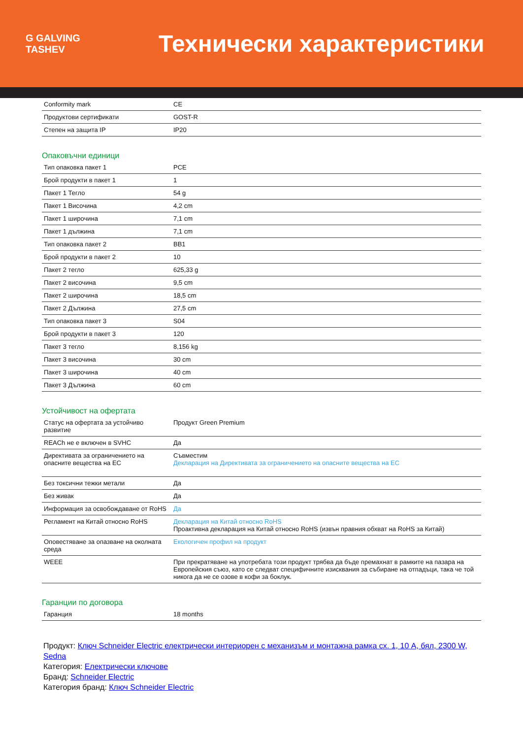G GALVING TASHEV
Технически характеристики
| Conformity mark | CE |
| Продуктови сертификати | GOST-R |
| Степен на защита IP | IP20 |
Опаковъчни единици
| Тип опаковка пакет 1 | PCE |
| Брой продукти в пакет 1 | 1 |
| Пакет 1 Тегло | 54 g |
| Пакет 1 Височина | 4,2 cm |
| Пакет 1 широчина | 7,1 cm |
| Пакет 1 дължина | 7,1 cm |
| Тип опаковка пакет 2 | BB1 |
| Брой продукти в пакет 2 | 10 |
| Пакет 2 тегло | 625,33 g |
| Пакет 2 височина | 9,5 cm |
| Пакет 2 широчина | 18,5 cm |
| Пакет 2 Дължина | 27,5 cm |
| Тип опаковка пакет 3 | S04 |
| Брой продукти в пакет 3 | 120 |
| Пакет 3 тегло | 8,156 kg |
| Пакет 3 височина | 30 cm |
| Пакет 3 широчина | 40 cm |
| Пакет 3 Дължина | 60 cm |
Устойчивост на офертата
| Статус на офертата за устойчиво развитие | Продукт Green Premium |
| REACh не е включен в SVHC | Да |
| Директивата за ограничението на опасните вещества на ЕС | Съвместим Декларация на Директивата за ограничението на опасните вещества на ЕС |
| Без токсични тежки метали | Да |
| Без живак | Да |
| Информация за освобождаване от RoHS | Да |
| Регламент на Китай относно RoHS | Декларация на Китай относно RoHS Проактивна декларация на Китай относно RoHS (извън правния обхват на RoHS за Китай) |
| Оповестяване за опазване на околната среда | Екологичен профил на продукт |
| WEEE | При прекратяване на употребата този продукт трябва да бъде премахнат в рамките на пазара на Европейския съюз, като се следват специфичните изисквания за събиране на отпадъци, така че той никога да не се озове в кофи за боклук. |
Гаранции по договора
| Гаранция | 18 months |
Продукт: Ключ Schneider Electric електрически интериорен с механизъм и монтажна рамка сх. 1, 10 A, бял, 2300 W, Sedna
Категория: Електрически ключове
Бранд: Schneider Electric
Категория бранд: Ключ Schneider Electric